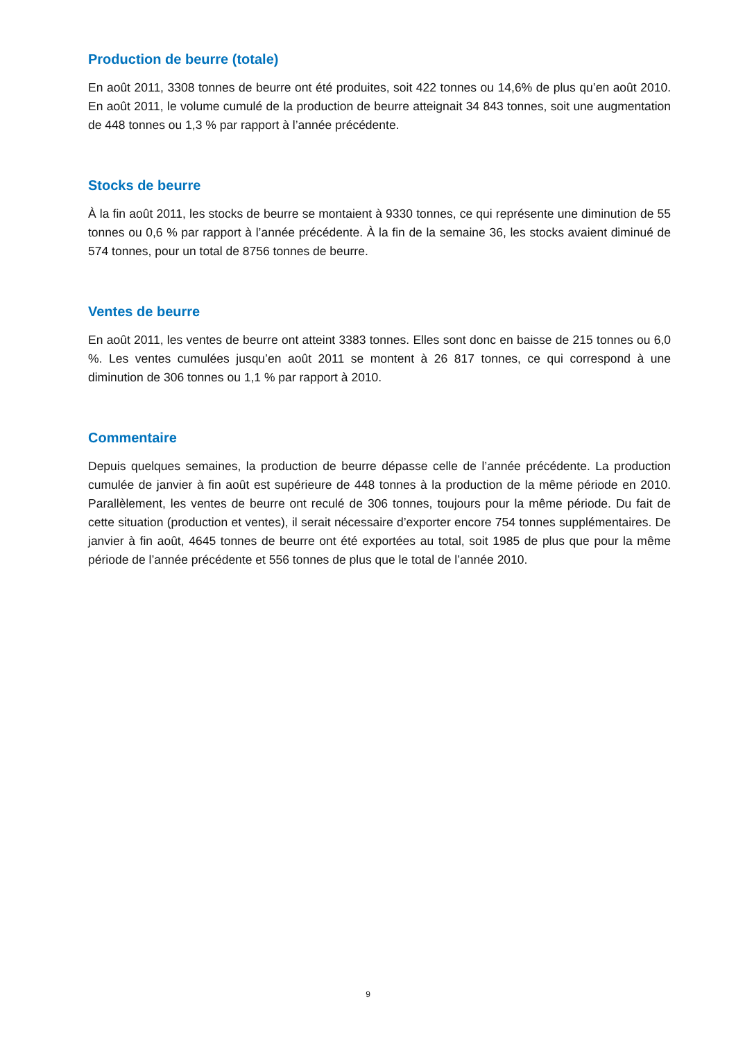Production de beurre (totale)
En août 2011, 3308 tonnes de beurre ont été produites, soit 422 tonnes ou 14,6% de plus qu’en août 2010. En août 2011, le volume cumulé de la production de beurre atteignait 34 843 tonnes, soit une augmentation de 448 tonnes ou 1,3 % par rapport à l’année précédente.
Stocks de beurre
À la fin août 2011, les stocks de beurre se montaient à 9330 tonnes, ce qui représente une diminution de 55 tonnes ou 0,6 % par rapport à l’année précédente. À la fin de la semaine 36, les stocks avaient diminué de 574 tonnes, pour un total de 8756 tonnes de beurre.
Ventes de beurre
En août 2011, les ventes de beurre ont atteint 3383 tonnes. Elles sont donc en baisse de 215 tonnes ou 6,0 %. Les ventes cumulées jusqu’en août 2011 se montent à 26 817 tonnes, ce qui correspond à une diminution de 306 tonnes ou 1,1 % par rapport à 2010.
Commentaire
Depuis quelques semaines, la production de beurre dépasse celle de l’année précédente. La production cumulée de janvier à fin août est supérieure de 448 tonnes à la production de la même période en 2010. Parallèlement, les ventes de beurre ont reculé de 306 tonnes, toujours pour la même période. Du fait de cette situation (production et ventes), il serait nécessaire d’exporter encore 754 tonnes supplémentaires. De janvier à fin août, 4645 tonnes de beurre ont été exportées au total, soit 1985 de plus que pour la même période de l’année précédente et 556 tonnes de plus que le total de l’année 2010.
9